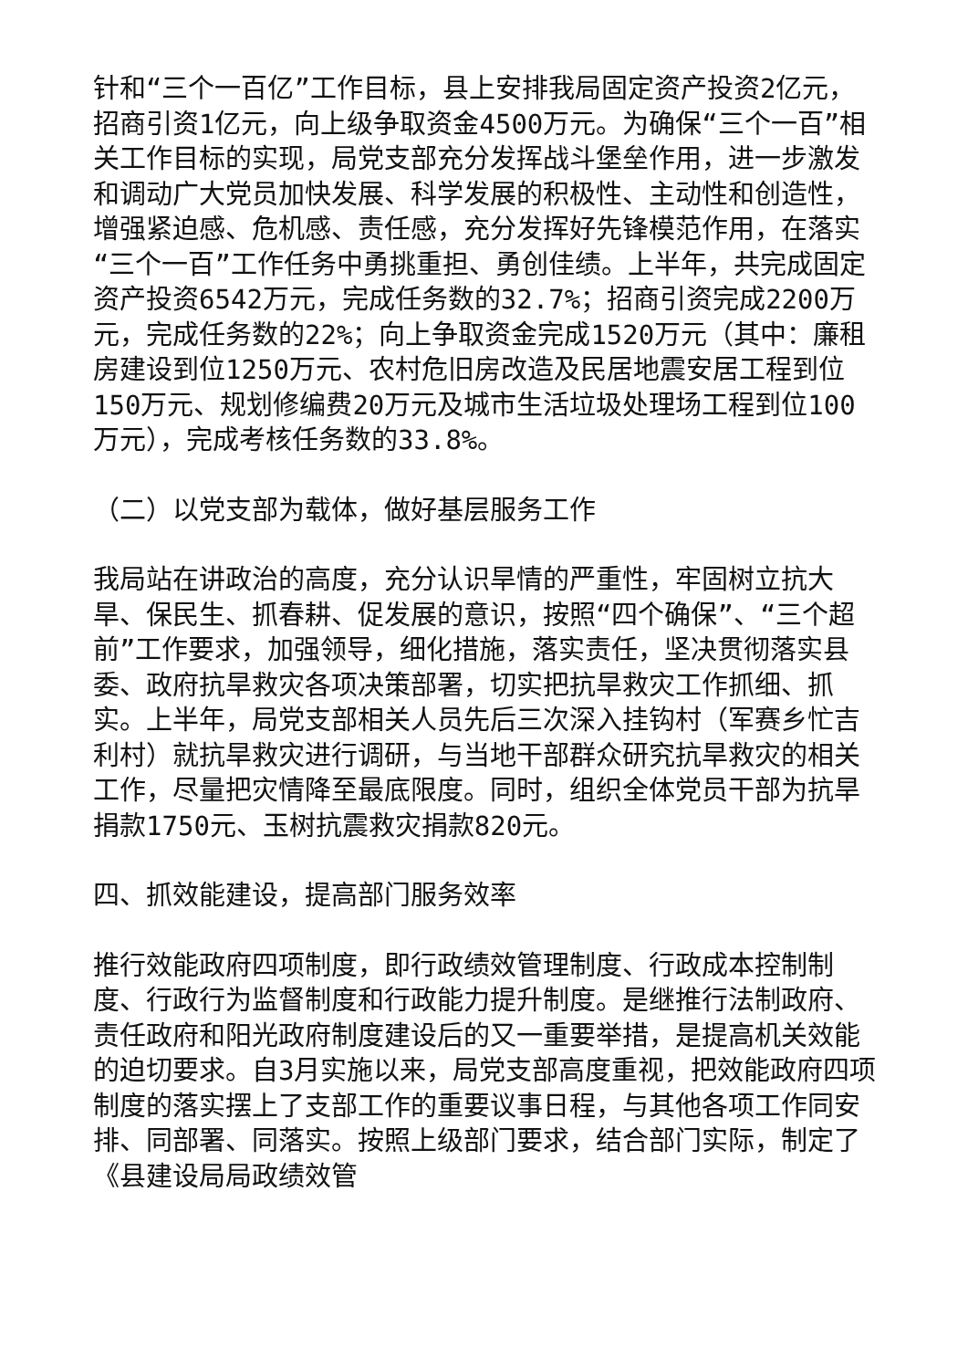针和“三个一百亿”工作目标，县上安排我局固定资产投资2亿元，招商引资1亿元，向上级争取资金4500万元。为确保“三个一百”相关工作目标的实现，局党支部充分发挥战斗堡垒作用，进一步激发和调动广大党员加快发展、科学发展的积极性、主动性和创造性，增强紧迫感、危机感、责任感，充分发挥好先锋模范作用，在落实“三个一百”工作任务中勇挑重担、勇创佳绩。上半年，共完成固定资产投资6542万元，完成任务数的32.7%；招商引资完成2200万元，完成任务数的22%；向上争取资金完成1520万元（其中：廉租房建设到位1250万元、农村危旧房改造及民居地震安居工程到位150万元、规划修编费20万元及城市生活垃圾处理场工程到位100万元），完成考核任务数的33.8%。
（二）以党支部为载体，做好基层服务工作
我局站在讲政治的高度，充分认识旱情的严重性，牢固树立抗大旱、保民生、抓春耕、促发展的意识，按照“四个确保”、“三个超前”工作要求，加强领导，细化措施，落实责任，坚决贯彻落实县委、政府抗旱救灾各项决策部署，切实把抗旱救灾工作抓细、抓实。上半年，局党支部相关人员先后三次深入挂钩村（军赛乡忙吉利村）就抗旱救灾进行调研，与当地干部群众研究抗旱救灾的相关工作，尽量把灾情降至最底限度。同时，组织全体党员干部为抗旱捐款1750元、玉树抗震救灾捐款820元。
四、抓效能建设，提高部门服务效率
推行效能政府四项制度，即行政绩效管理制度、行政成本控制制度、行政行为监督制度和行政能力提升制度。是继推行法制政府、责任政府和阳光政府制度建设后的又一重要举措，是提高机关效能的迫切要求。自3月实施以来，局党支部高度重视，把效能政府四项制度的落实摆上了支部工作的重要议事日程，与其他各项工作同安排、同部署、同落实。按照上级部门要求，结合部门实际，制定了《县建设局局政绩效管